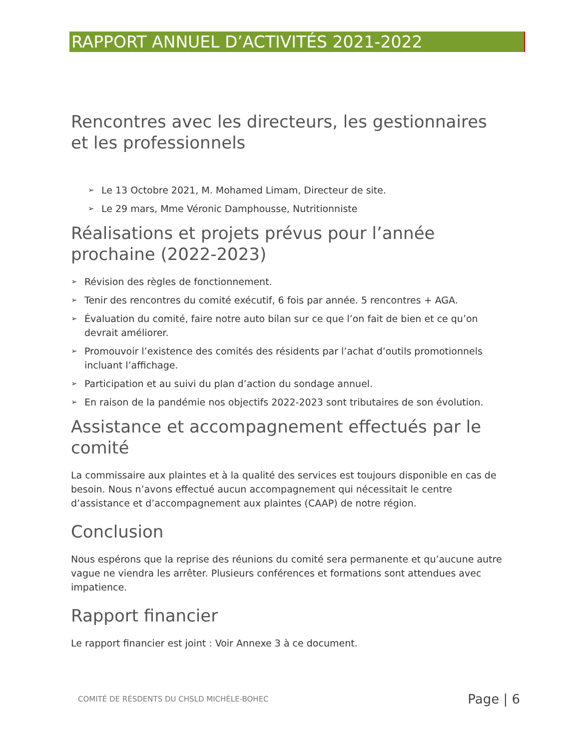RAPPORT ANNUEL D’ACTIVITÉS 2021-2022
Rencontres avec les directeurs, les gestionnaires et les professionnels
➢ Le 13 Octobre 2021, M. Mohamed Limam, Directeur de site.
➢ Le 29 mars, Mme Véronic Damphousse, Nutritionniste
Réalisations et projets prévus pour l’année prochaine (2022-2023)
➢ Révision des règles de fonctionnement.
➢ Tenir des rencontres du comité exécutif, 6 fois par année. 5 rencontres + AGA.
➢ Évaluation du comité, faire notre auto bilan sur ce que l’on fait de bien et ce qu’on devrait améliorer.
➢ Promouvoir l’existence des comités des résidents par l’achat d’outils promotionnels incluant l’affichage.
➢ Participation et au suivi du plan d’action du sondage annuel.
➢ En raison de la pandémie nos objectifs 2022-2023 sont tributaires de son évolution.
Assistance et accompagnement effectués par le comité
La commissaire aux plaintes et à la qualité des services est toujours disponible en cas de besoin. Nous n’avons effectué aucun accompagnement qui nécessitait le centre d’assistance et d’accompagnement aux plaintes (CAAP) de notre région.
Conclusion
Nous espérons que la reprise des réunions du comité sera permanente et qu’aucune autre vague ne viendra les arrêter. Plusieurs conférences et formations sont attendues avec impatience.
Rapport financier
Le rapport financier est joint : Voir Annexe 3 à ce document.
COMITÉ DE RÉSDENTS DU CHSLD MICHÈLE-BOHEC Page | 6